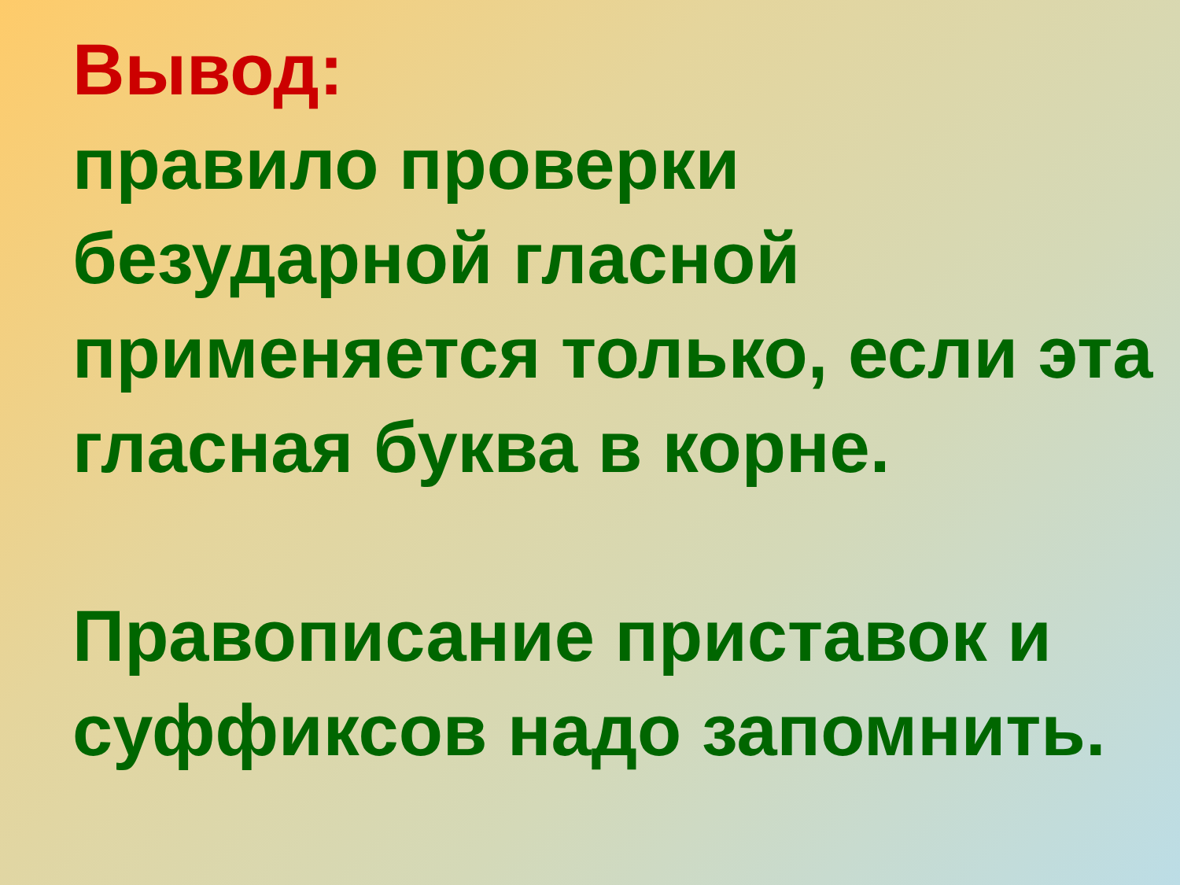Вывод:
правило проверки безударной гласной применяется только, если эта гласная буква в корне.
Правописание приставок и суффиксов надо запомнить.